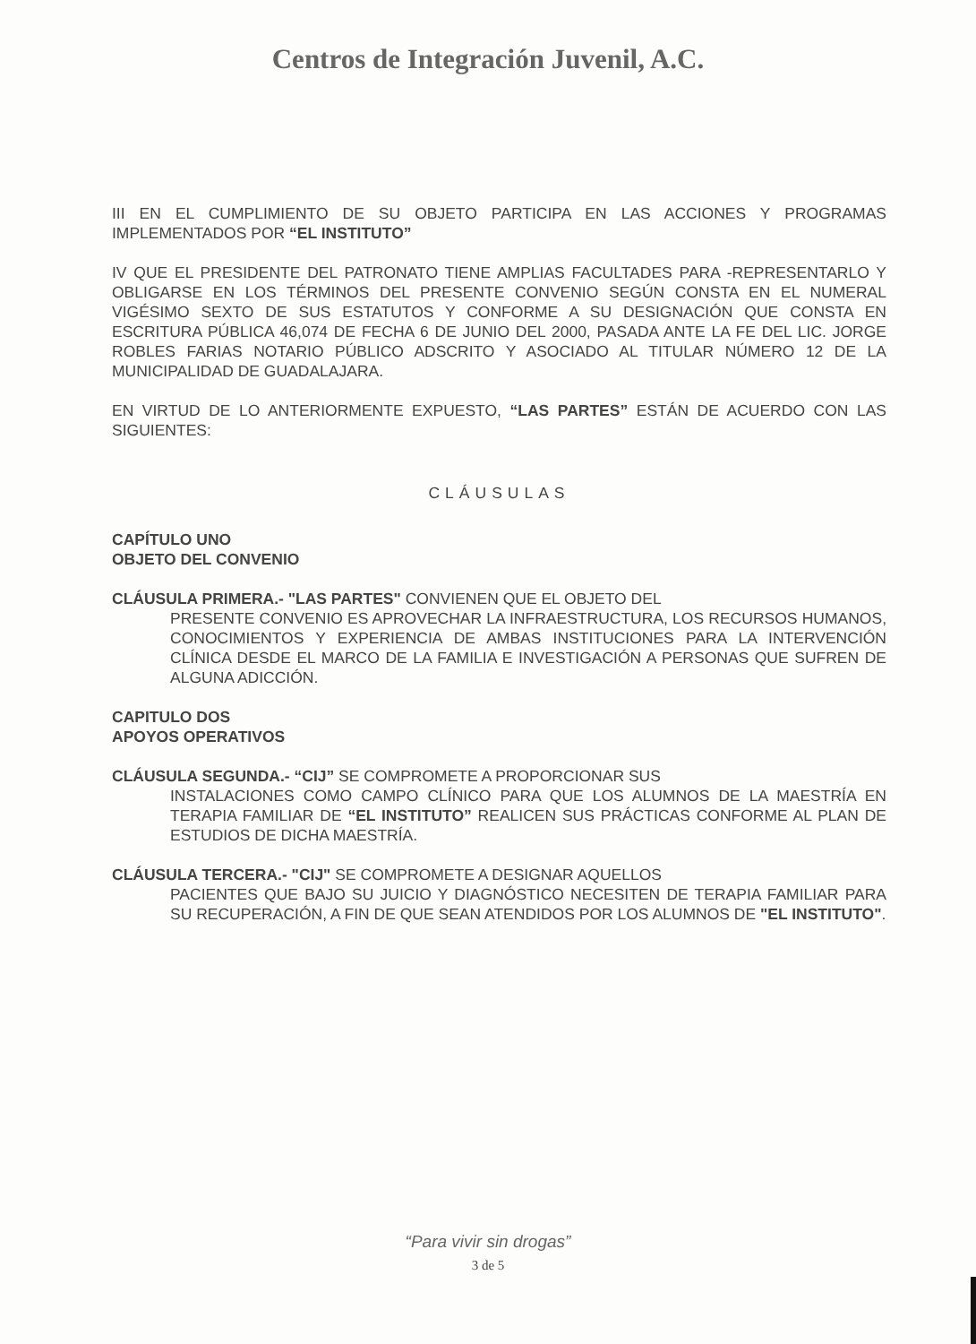Centros de Integración Juvenil, A.C.
III EN EL CUMPLIMIENTO DE SU OBJETO PARTICIPA EN LAS ACCIONES Y PROGRAMAS IMPLEMENTADOS POR “EL INSTITUTO”
IV QUE EL PRESIDENTE DEL PATRONATO TIENE AMPLIAS FACULTADES PARA -REPRESENTARLO Y OBLIGARSE EN LOS TÉRMINOS DEL PRESENTE CONVENIO SEGÚN CONSTA EN EL NUMERAL VIGÉSIMO SEXTO DE SUS ESTATUTOS Y CONFORME A SU DESIGNACIÓN QUE CONSTA EN ESCRITURA PÚBLICA 46,074 DE FECHA 6 DE JUNIO DEL 2000, PASADA ANTE LA FE DEL LIC. JORGE ROBLES FARIAS NOTARIO PÚBLICO ADSCRITO Y ASOCIADO AL TITULAR NÚMERO 12 DE LA MUNICIPALIDAD DE GUADALAJARA.
EN VIRTUD DE LO ANTERIORMENTE EXPUESTO, “LAS PARTES” ESTÁN DE ACUERDO CON LAS SIGUIENTES:
CLÁUSULAS
CAPÍTULO UNO
OBJETO DEL CONVENIO
CLÁUSULA PRIMERA.- "LAS PARTES" CONVIENEN QUE EL OBJETO DEL
PRESENTE CONVENIO ES APROVECHAR LA INFRAESTRUCTURA, LOS RECURSOS HUMANOS, CONOCIMIENTOS Y EXPERIENCIA DE AMBAS INSTITUCIONES PARA LA INTERVENCIÓN CLÍNICA DESDE EL MARCO DE LA FAMILIA E INVESTIGACIÓN A PERSONAS QUE SUFREN DE ALGUNA ADICCIÓN.
CAPITULO DOS
APOYOS OPERATIVOS
CLÁUSULA SEGUNDA.- “CIJ” SE COMPROMETE A PROPORCIONAR SUS
INSTALACIONES COMO CAMPO CLÍNICO PARA QUE LOS ALUMNOS DE LA MAESTRÍA EN TERAPIA FAMILIAR DE “EL INSTITUTO” REALICEN SUS PRÁCTICAS CONFORME AL PLAN DE ESTUDIOS DE DICHA MAESTRÍA.
CLÁUSULA TERCERA.- "CIJ" SE COMPROMETE A DESIGNAR AQUELLOS
PACIENTES QUE BAJO SU JUICIO Y DIAGNÓSTICO NECESITEN DE TERAPIA FAMILIAR PARA SU RECUPERACIÓN, A FIN DE QUE SEAN ATENDIDOS POR LOS ALUMNOS DE "EL INSTITUTO".
“Para vivir sin drogas”
3 de 5